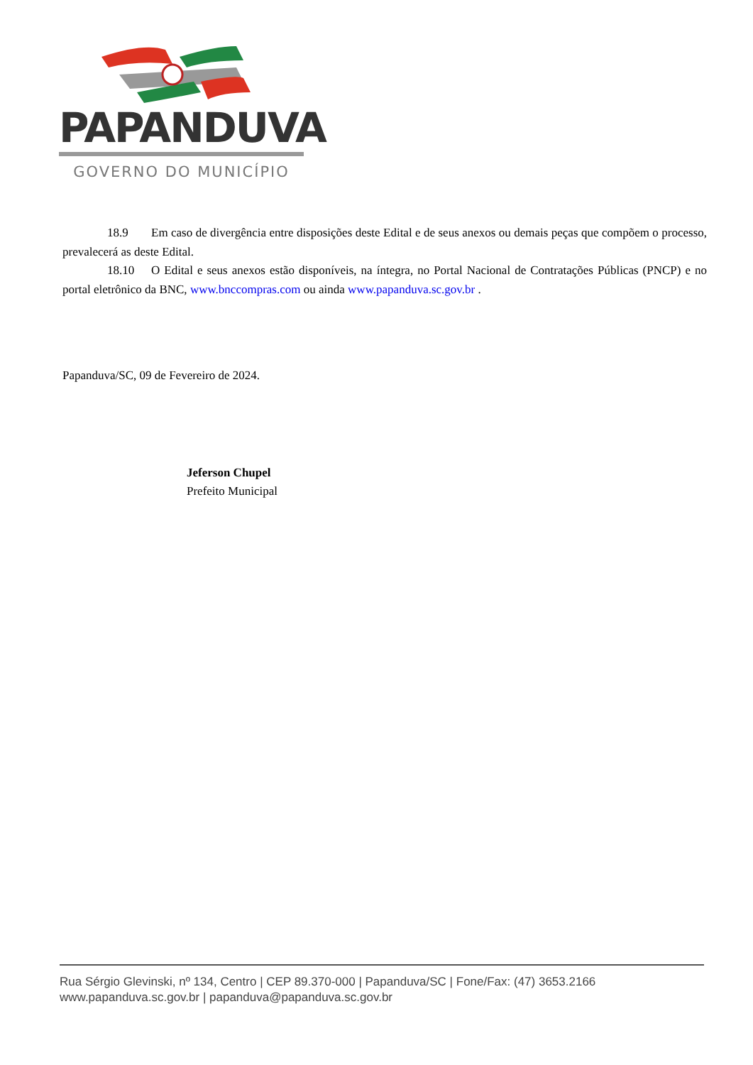PAPANDUVA
GOVERNO DO MUNICÍPIO
18.9 Em caso de divergência entre disposições deste Edital e de seus anexos ou demais peças que compõem o processo, prevalecerá as deste Edital.
18.10 O Edital e seus anexos estão disponíveis, na íntegra, no Portal Nacional de Contratações Públicas (PNCP) e no portal eletrônico da BNC, www.bnccompras.com ou ainda www.papanduva.sc.gov.br .
Papanduva/SC, 09 de Fevereiro de 2024.
Jeferson Chupel
Prefeito Municipal
Rua Sérgio Glevinski, nº 134, Centro | CEP 89.370-000 | Papanduva/SC | Fone/Fax: (47) 3653.2166
www.papanduva.sc.gov.br | papanduva@papanduva.sc.gov.br